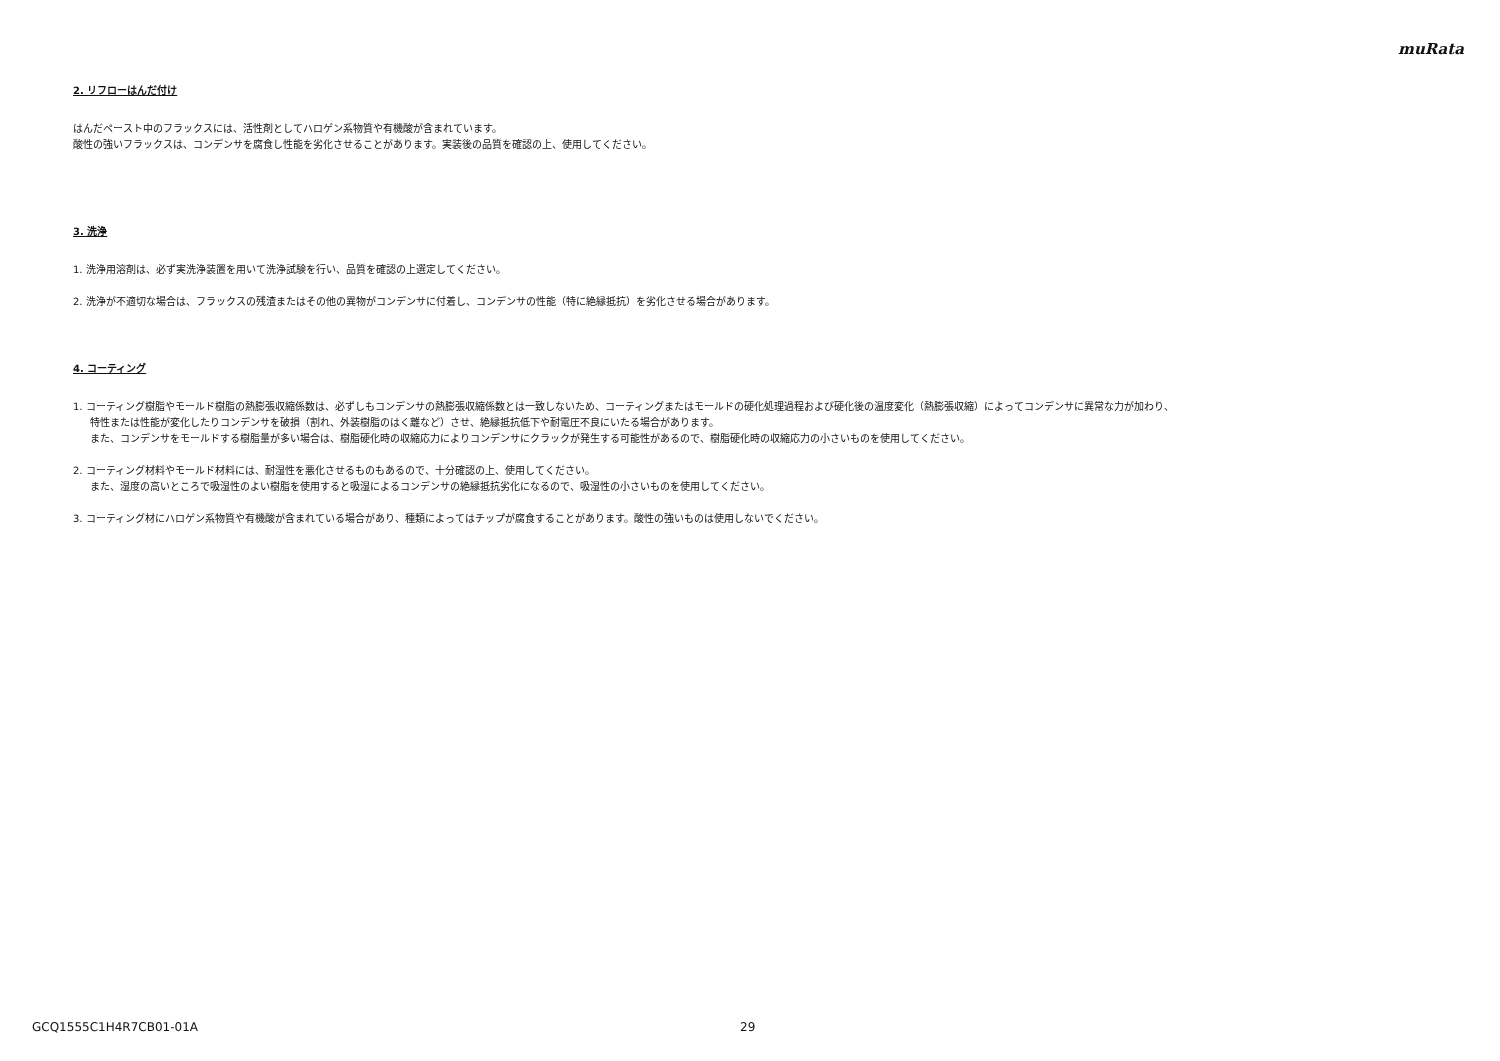muRata
2. リフローはんだ付け
はんだペースト中のフラックスには、活性剤としてハロゲン系物質や有機酸が含まれています。
酸性の強いフラックスは、コンデンサを腐食し性能を劣化させることがあります。実装後の品質を確認の上、使用してください。
3. 洗浄
1. 洗浄用溶剤は、必ず実洗浄装置を用いて洗浄試験を行い、品質を確認の上選定してください。
2. 洗浄が不適切な場合は、フラックスの残渣またはその他の異物がコンデンサに付着し、コンデンサの性能（特に絶縁抵抗）を劣化させる場合があります。
4. コーティング
1. コーティング樹脂やモールド樹脂の熱膨張収縮係数は、必ずしもコンデンサの熱膨張収縮係数とは一致しないため、コーティングまたはモールドの硬化処理過程および硬化後の温度変化（熱膨張収縮）によってコンデンサに異常な力が加わり、
特性または性能が変化したりコンデンサを破損（割れ、外装樹脂のはく離など）させ、絶縁抵抗低下や耐電圧不良にいたる場合があります。
また、コンデンサをモールドする樹脂量が多い場合は、樹脂硬化時の収縮応力によりコンデンサにクラックが発生する可能性があるので、樹脂硬化時の収縮応力の小さいものを使用してください。
2. コーティング材料やモールド材料には、耐湿性を悪化させるものもあるので、十分確認の上、使用してください。
また、湿度の高いところで吸湿性のよい樹脂を使用すると吸湿によるコンデンサの絶縁抵抗劣化になるので、吸湿性の小さいものを使用してください。
3. コーティング材にハロゲン系物質や有機酸が含まれている場合があり、種類によってはチップが腐食することがあります。酸性の強いものは使用しないでください。
GCQ1555C1H4R7CB01-01A 29